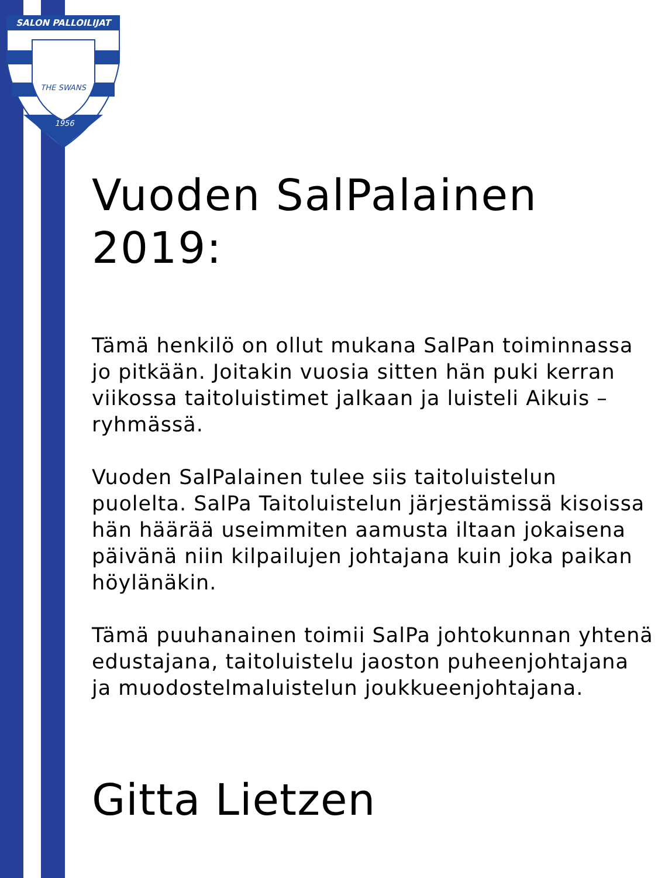SALON PALLOILIJAT
THE SWANS
1956
Vuoden SalPalainen 2019:
Tämä henkilö on ollut mukana SalPan toiminnassa jo pitkään. Joitakin vuosia sitten hän puki kerran viikossa taitoluistimet jalkaan ja luisteli Aikuis – ryhmässä.
Vuoden SalPalainen tulee siis taitoluistelun puolelta. SalPa Taitoluistelun järjestämissä kisoissa hän häärää useimmiten aamusta iltaan jokaisena päivänä niin kilpailujen johtajana kuin joka paikan höylänäkin.
Tämä puuhanainen toimii SalPa johtokunnan yhtenä edustajana, taitoluistelu jaoston puheenjohtajana ja muodostelmaluistelun joukkueenjohtajana.
Gitta Lietzen